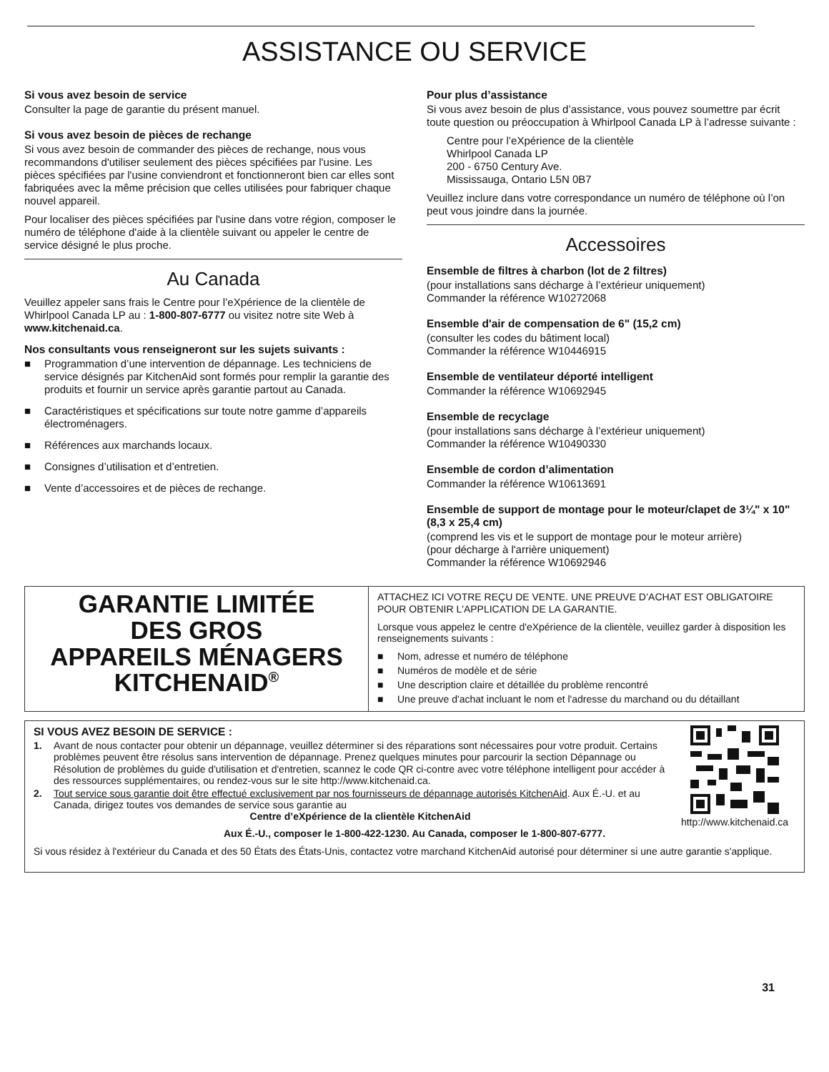ASSISTANCE OU SERVICE
Si vous avez besoin de service
Consulter la page de garantie du présent manuel.
Si vous avez besoin de pièces de rechange
Si vous avez besoin de commander des pièces de rechange, nous vous recommandons d'utiliser seulement des pièces spécifiées par l'usine. Les pièces spécifiées par l'usine conviendront et fonctionneront bien car elles sont fabriquées avec la même précision que celles utilisées pour fabriquer chaque nouvel appareil.
Pour localiser des pièces spécifiées par l'usine dans votre région, composer le numéro de téléphone d'aide à la clientèle suivant ou appeler le centre de service désigné le plus proche.
Au Canada
Veuillez appeler sans frais le Centre pour l’eXpérience de la clientèle de Whirlpool Canada LP au : 1-800-807-6777 ou visitez notre site Web à www.kitchenaid.ca.
Nos consultants vous renseigneront sur les sujets suivants :
■ Programmation d’une intervention de dépannage. Les techniciens de service désignés par KitchenAid sont formés pour remplir la garantie des produits et fournir un service après garantie partout au Canada.
■ Caractéristiques et spécifications sur toute notre gamme d’appareils électroménagers.
■ Références aux marchands locaux.
■ Consignes d’utilisation et d’entretien.
■ Vente d’accessoires et de pièces de rechange.
Pour plus d’assistance
Si vous avez besoin de plus d’assistance, vous pouvez soumettre par écrit toute question ou préoccupation à Whirlpool Canada LP à l’adresse suivante :
Centre pour l’eXpérience de la clientèle
Whirlpool Canada LP
200 - 6750 Century Ave.
Mississauga, Ontario L5N 0B7
Veuillez inclure dans votre correspondance un numéro de téléphone où l’on peut vous joindre dans la journée.
Accessoires
Ensemble de filtres à charbon (lot de 2 filtres)
(pour installations sans décharge à l’extérieur uniquement)
Commander la référence W10272068
Ensemble d'air de compensation de 6" (15,2 cm)
(consulter les codes du bâtiment local)
Commander la référence W10446915
Ensemble de ventilateur déporté intelligent
Commander la référence W10692945
Ensemble de recyclage
(pour installations sans décharge à l’extérieur uniquement)
Commander la référence W10490330
Ensemble de cordon d’alimentation
Commander la référence W10613691
Ensemble de support de montage pour le moteur/clapet de 3¼" x 10" (8,3 x 25,4 cm)
(comprend les vis et le support de montage pour le moteur arrière)
(pour décharge à l'arrière uniquement)
Commander la référence W10692946
GARANTIE LIMITÉE
DES GROS
APPAREILS MÉNAGERS
KITCHENAID<sup>®</sup>
ATTACHEZ ICI VOTRE REÇU DE VENTE. UNE PREUVE D’ACHAT EST OBLIGATOIRE POUR OBTENIR L'APPLICATION DE LA GARANTIE.
Lorsque vous appelez le centre d'eXpérience de la clientèle, veuillez garder à disposition les renseignements suivants :
■ Nom, adresse et numéro de téléphone
■ Numéros de modèle et de série
■ Une description claire et détaillée du problème rencontré
■ Une preuve d'achat incluant le nom et l'adresse du marchand ou du détaillant
http://www.kitchenaid.ca
SI VOUS AVEZ BESOIN DE SERVICE :
1. Avant de nous contacter pour obtenir un dépannage, veuillez déterminer si des réparations sont nécessaires pour votre produit. Certains problèmes peuvent être résolus sans intervention de dépannage. Prenez quelques minutes pour parcourir la section Dépannage ou Résolution de problèmes du guide d'utilisation et d'entretien, scannez le code QR ci-contre avec votre téléphone intelligent pour accéder à des ressources supplémentaires, ou rendez-vous sur le site http://www.kitchenaid.ca.
2. Tout service sous garantie doit être effectué exclusivement par nos fournisseurs de dépannage autorisés KitchenAid. Aux É.-U. et au Canada, dirigez toutes vos demandes de service sous garantie au
Centre d’eXpérience de la clientèle KitchenAid
Aux É.-U., composer le 1-800-422-1230. Au Canada, composer le 1-800-807-6777.
Si vous résidez à l'extérieur du Canada et des 50 États des États-Unis, contactez votre marchand KitchenAid autorisé pour déterminer si une autre garantie s'applique.
31